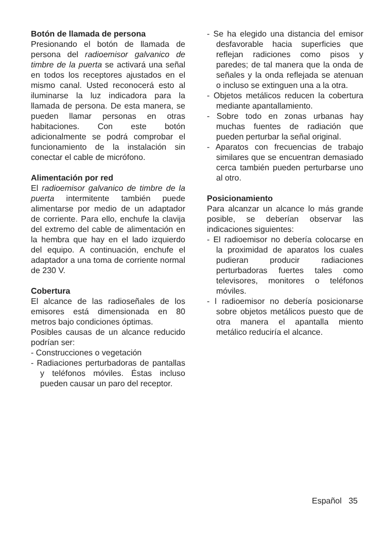Botón de llamada de persona
Presionando el botón de llamada de persona del radioemisor galvanico de timbre de la puerta se activará una señal en todos los receptores ajustados en el mismo canal. Usted reconocerá esto al iluminarse la luz indicadora para la llamada de persona. De esta manera, se pueden llamar personas en otras habitaciones. Con este botón adicionalmente se podrá comprobar el funcionamiento de la instalación sin conectar el cable de micrófono.
Alimentación por red
El radioemisor galvanico de timbre de la puerta intermitente también puede alimentarse por medio de un adaptador de corriente. Para ello, enchufe la clavija del extremo del cable de alimentación en la hembra que hay en el lado izquierdo del equipo. A continuación, enchufe el adaptador a una toma de corriente normal de 230 V.
Cobertura
El alcance de las radioseñales de los emisores está dimensionada en 80 metros bajo condiciones óptimas.
Posibles causas de un alcance reducido podrían ser:
- Construcciones o vegetación
- Radiaciones perturbadoras de pantallas y teléfonos móviles. Éstas incluso pueden causar un paro del receptor.
- Se ha elegido una distancia del emisor desfavorable hacia superficies que reflejan radiciones como pisos y paredes; de tal manera que la onda de señales y la onda reflejada se atenuan o incluso se extinguen una a la otra.
- Objetos metálicos reducen la cobertura mediante apantallamiento.
- Sobre todo en zonas urbanas hay muchas fuentes de radiación que pueden perturbar la señal original.
- Aparatos con frecuencias de trabajo similares que se encuentran demasiado cerca también pueden perturbarse uno al otro.
Posicionamiento
Para alcanzar un alcance lo más grande posible, se deberían observar las indicaciones siguientes:
- El radioemisor no debería colocarse en la proximidad de aparatos los cuales pudieran producir radiaciones perturbadoras fuertes tales como televisores, monitores o teléfonos móviles.
- l radioemisor no debería posicionarse sobre objetos metálicos puesto que de otra manera el apantalla miento metálico reduciría el alcance.
Español 35